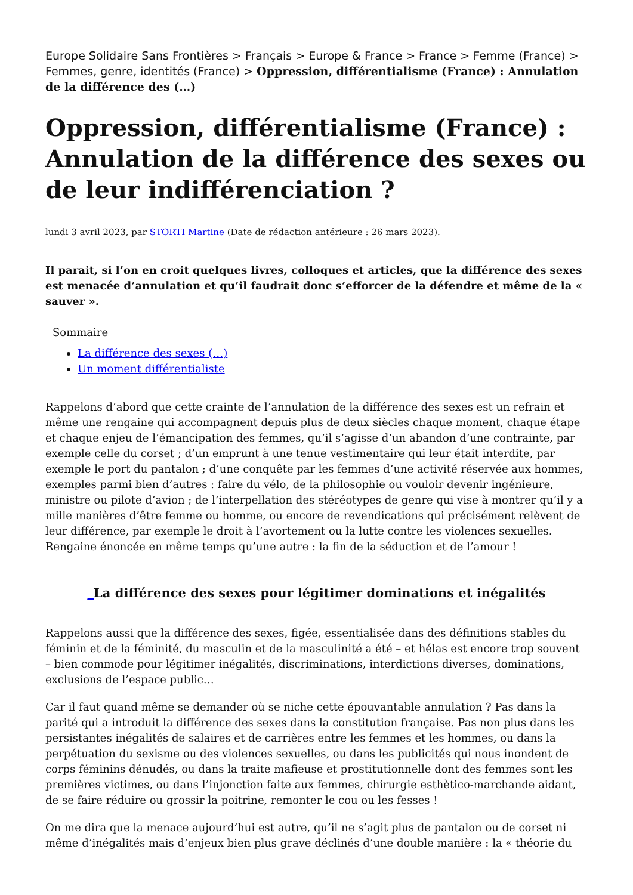Europe Solidaire Sans Frontières > Français > Europe & France > France > Femme (France) > Femmes, genre, identités (France) > Oppression, différentialisme (France) : Annulation de la différence des (…)
Oppression, différentialisme (France) : Annulation de la différence des sexes ou de leur indifférenciation ?
lundi 3 avril 2023, par STORTI Martine (Date de rédaction antérieure : 26 mars 2023).
Il parait, si l’on en croit quelques livres, colloques et articles, que la différence des sexes est menacée d’annulation et qu’il faudrait donc s’efforcer de la défendre et même de la « sauver ».
Sommaire
La différence des sexes (…)
Un moment différentialiste
Rappelons d’abord que cette crainte de l’annulation de la différence des sexes est un refrain et même une rengaine qui accompagnent depuis plus de deux siècles chaque moment, chaque étape et chaque enjeu de l’émancipation des femmes, qu’il s’agisse d’un abandon d’une contrainte, par exemple celle du corset ; d’un emprunt à une tenue vestimentaire qui leur était interdite, par exemple le port du pantalon ; d’une conquête par les femmes d’une activité réservée aux hommes, exemples parmi bien d’autres : faire du vélo, de la philosophie ou vouloir devenir ingénieure, ministre ou pilote d’avion ; de l’interpellation des stéréotypes de genre qui vise à montrer qu’il y a mille manières d’être femme ou homme, ou encore de revendications qui précisément relèvent de leur différence, par exemple le droit à l’avortement ou la lutte contre les violences sexuelles. Rengaine énoncée en même temps qu’une autre : la fin de la séduction et de l’amour !
_La différence des sexes pour légitimer dominations et inégalités
Rappelons aussi que la différence des sexes, figée, essentialisée dans des définitions stables du féminin et de la féminité, du masculin et de la masculinité a été – et hélas est encore trop souvent – bien commode pour légitimer inégalités, discriminations, interdictions diverses, dominations, exclusions de l’espace public…
Car il faut quand même se demander où se niche cette épouvantable annulation ? Pas dans la parité qui a introduit la différence des sexes dans la constitution française. Pas non plus dans les persistantes inégalités de salaires et de carrières entre les femmes et les hommes, ou dans la perpétuation du sexisme ou des violences sexuelles, ou dans les publicités qui nous inondent de corps féminins dénudés, ou dans la traite mafieuse et prostitutionnelle dont des femmes sont les premières victimes, ou dans l’injonction faite aux femmes, chirurgie esthètico-marchande aidant, de se faire réduire ou grossir la poitrine, remonter le cou ou les fesses !
On me dira que la menace aujourd’hui est autre, qu’il ne s’agit plus de pantalon ou de corset ni même d’inégalités mais d’enjeux bien plus grave déclinés d’une double manière : la « théorie du